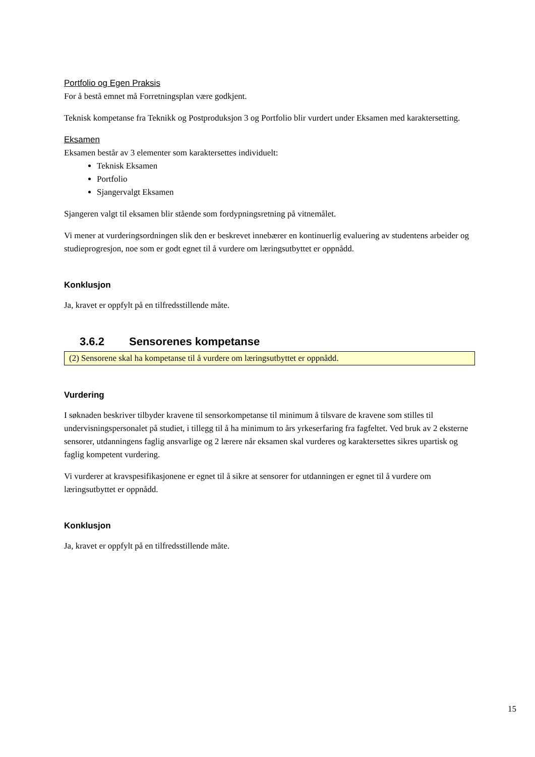Portfolio og Egen Praksis
For å bestå emnet må Forretningsplan være godkjent.
Teknisk kompetanse fra Teknikk og Postproduksjon 3 og Portfolio blir vurdert under Eksamen med karaktersetting.
Eksamen
Eksamen består av 3 elementer som karaktersettes individuelt:
Teknisk Eksamen
Portfolio
Sjangervalgt Eksamen
Sjangeren valgt til eksamen blir stående som fordypningsretning på vitnemålet.
Vi mener at vurderingsordningen slik den er beskrevet innebærer en kontinuerlig evaluering av studentens arbeider og studieprogresjon, noe som er godt egnet til å vurdere om læringsutbyttet er oppnådd.
Konklusjon
Ja, kravet er oppfylt på en tilfredsstillende måte.
3.6.2 Sensorenes kompetanse
(2) Sensorene skal ha kompetanse til å vurdere om læringsutbyttet er oppnådd.
Vurdering
I søknaden beskriver tilbyder kravene til sensorkompetanse til minimum å tilsvare de kravene som stilles til undervisningspersonalet på studiet, i tillegg til å ha minimum to års yrkeserfaring fra fagfeltet. Ved bruk av 2 eksterne sensorer, utdanningens faglig ansvarlige og 2 lærere når eksamen skal vurderes og karaktersettes sikres upartisk og faglig kompetent vurdering.
Vi vurderer at kravspesifikasjonene er egnet til å sikre at sensorer for utdanningen er egnet til å vurdere om læringsutbyttet er oppnådd.
Konklusjon
Ja, kravet er oppfylt på en tilfredsstillende måte.
15